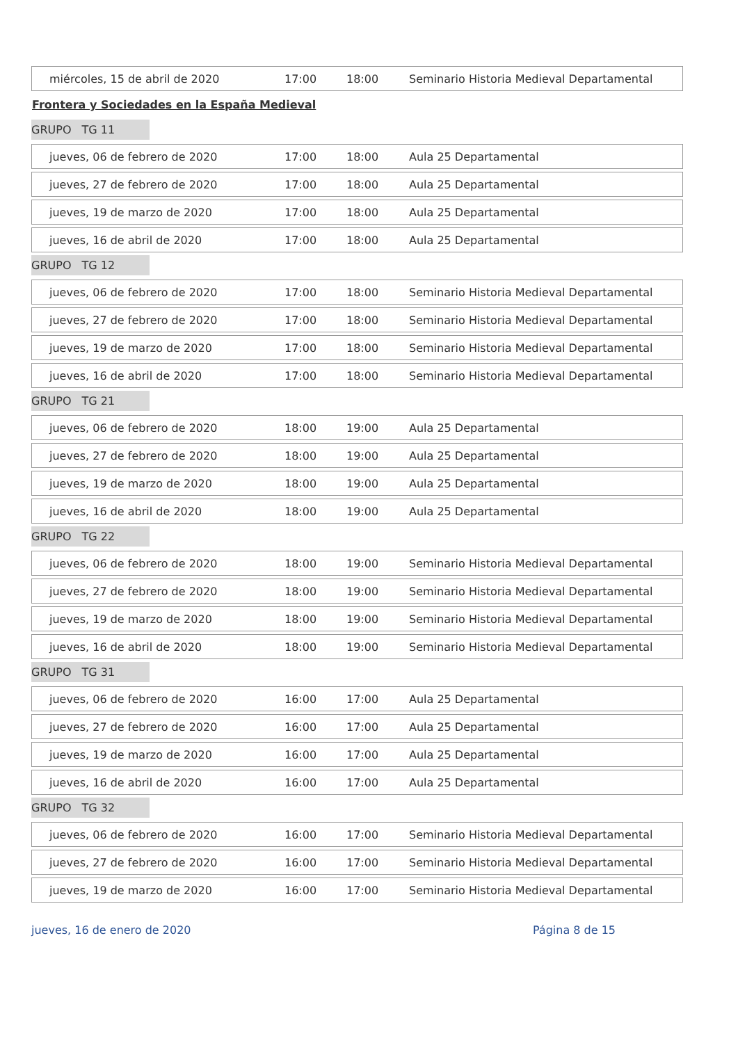| miércoles, 15 de abril de 2020 | 17:00 | 18:00 | Seminario Historia Medieval Departamental |
Frontera y Sociedades en la España Medieval
GRUPO TG 11
| jueves, 06 de febrero de 2020 | 17:00 | 18:00 | Aula 25 Departamental |
| jueves, 27 de febrero de 2020 | 17:00 | 18:00 | Aula 25 Departamental |
| jueves, 19 de marzo de 2020 | 17:00 | 18:00 | Aula 25 Departamental |
| jueves, 16 de abril de 2020 | 17:00 | 18:00 | Aula 25 Departamental |
GRUPO TG 12
| jueves, 06 de febrero de 2020 | 17:00 | 18:00 | Seminario Historia Medieval Departamental |
| jueves, 27 de febrero de 2020 | 17:00 | 18:00 | Seminario Historia Medieval Departamental |
| jueves, 19 de marzo de 2020 | 17:00 | 18:00 | Seminario Historia Medieval Departamental |
| jueves, 16 de abril de 2020 | 17:00 | 18:00 | Seminario Historia Medieval Departamental |
GRUPO TG 21
| jueves, 06 de febrero de 2020 | 18:00 | 19:00 | Aula 25 Departamental |
| jueves, 27 de febrero de 2020 | 18:00 | 19:00 | Aula 25 Departamental |
| jueves, 19 de marzo de 2020 | 18:00 | 19:00 | Aula 25 Departamental |
| jueves, 16 de abril de 2020 | 18:00 | 19:00 | Aula 25 Departamental |
GRUPO TG 22
| jueves, 06 de febrero de 2020 | 18:00 | 19:00 | Seminario Historia Medieval Departamental |
| jueves, 27 de febrero de 2020 | 18:00 | 19:00 | Seminario Historia Medieval Departamental |
| jueves, 19 de marzo de 2020 | 18:00 | 19:00 | Seminario Historia Medieval Departamental |
| jueves, 16 de abril de 2020 | 18:00 | 19:00 | Seminario Historia Medieval Departamental |
GRUPO TG 31
| jueves, 06 de febrero de 2020 | 16:00 | 17:00 | Aula 25 Departamental |
| jueves, 27 de febrero de 2020 | 16:00 | 17:00 | Aula 25 Departamental |
| jueves, 19 de marzo de 2020 | 16:00 | 17:00 | Aula 25 Departamental |
| jueves, 16 de abril de 2020 | 16:00 | 17:00 | Aula 25 Departamental |
GRUPO TG 32
| jueves, 06 de febrero de 2020 | 16:00 | 17:00 | Seminario Historia Medieval Departamental |
| jueves, 27 de febrero de 2020 | 16:00 | 17:00 | Seminario Historia Medieval Departamental |
| jueves, 19 de marzo de 2020 | 16:00 | 17:00 | Seminario Historia Medieval Departamental |
jueves, 16 de enero de 2020 Página 8 de 15